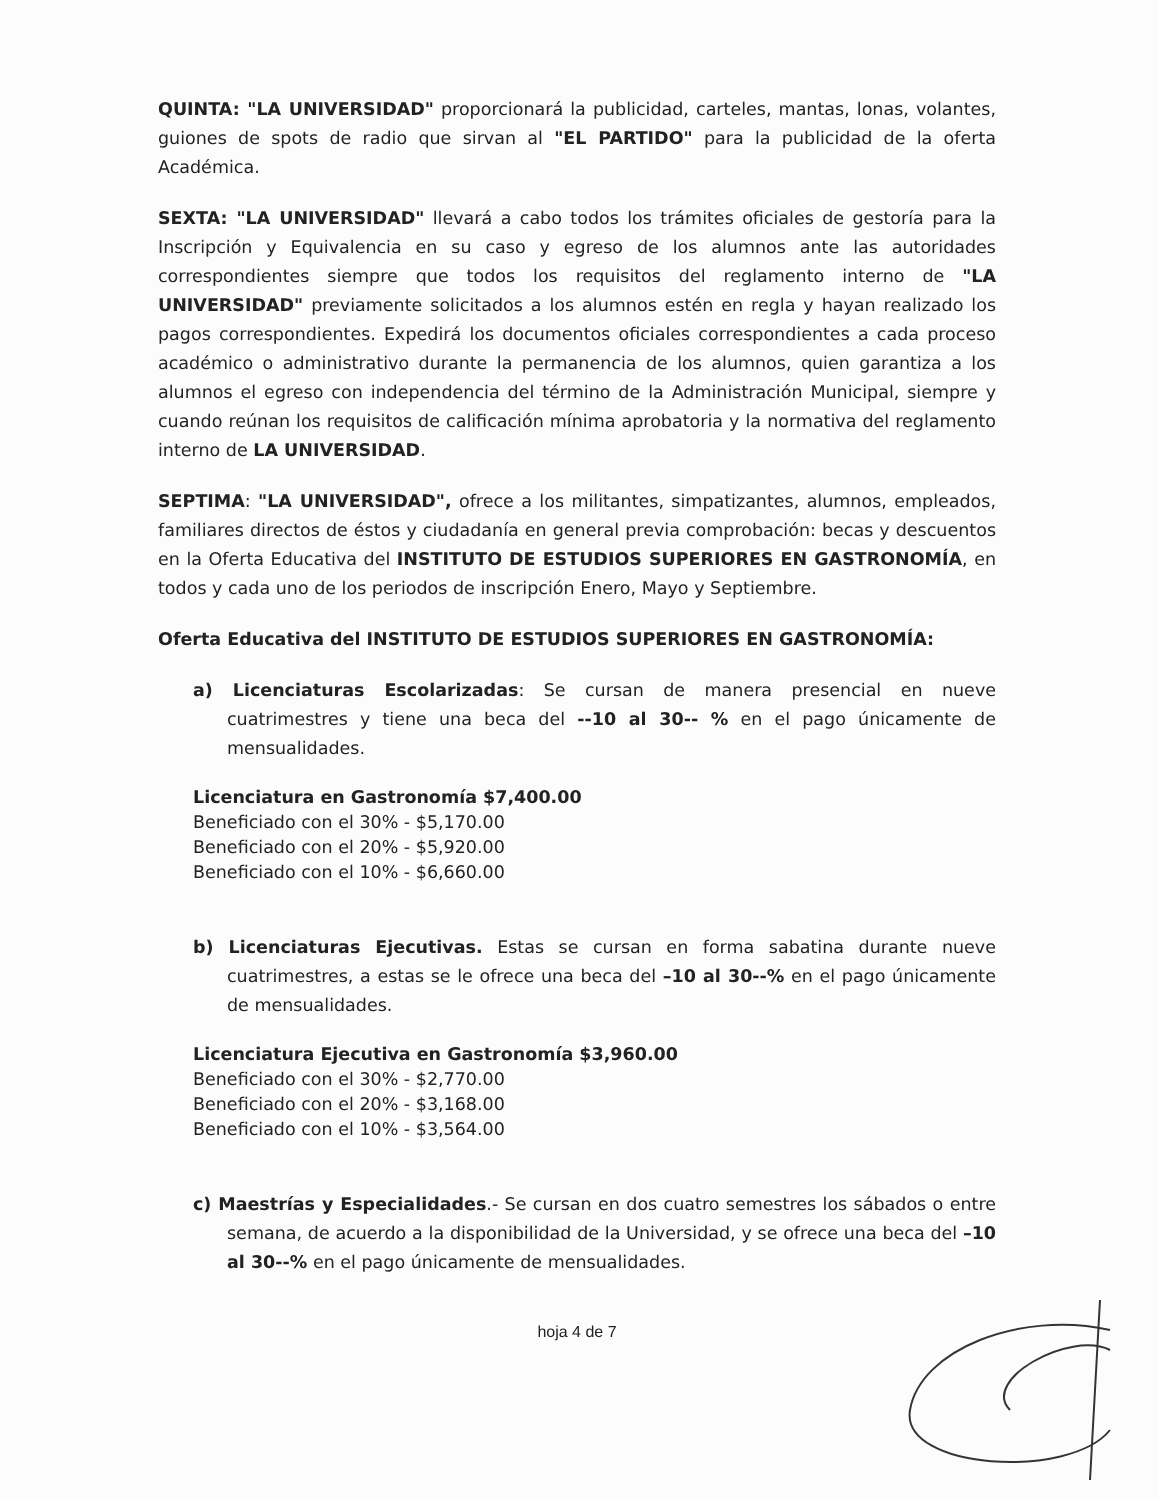QUINTA: "LA UNIVERSIDAD" proporcionará la publicidad, carteles, mantas, lonas, volantes, guiones de spots de radio que sirvan al "EL PARTIDO" para la publicidad de la oferta Académica.
SEXTA: "LA UNIVERSIDAD" llevará a cabo todos los trámites oficiales de gestoría para la Inscripción y Equivalencia en su caso y egreso de los alumnos ante las autoridades correspondientes siempre que todos los requisitos del reglamento interno de "LA UNIVERSIDAD" previamente solicitados a los alumnos estén en regla y hayan realizado los pagos correspondientes. Expedirá los documentos oficiales correspondientes a cada proceso académico o administrativo durante la permanencia de los alumnos, quien garantiza a los alumnos el egreso con independencia del término de la Administración Municipal, siempre y cuando reúnan los requisitos de calificación mínima aprobatoria y la normativa del reglamento interno de LA UNIVERSIDAD.
SEPTIMA: "LA UNIVERSIDAD", ofrece a los militantes, simpatizantes, alumnos, empleados, familiares directos de éstos y ciudadanía en general previa comprobación: becas y descuentos en la Oferta Educativa del INSTITUTO DE ESTUDIOS SUPERIORES EN GASTRONOMÍA, en todos y cada uno de los periodos de inscripción Enero, Mayo y Septiembre.
Oferta Educativa del INSTITUTO DE ESTUDIOS SUPERIORES EN GASTRONOMÍA:
a) Licenciaturas Escolarizadas: Se cursan de manera presencial en nueve cuatrimestres y tiene una beca del --10 al 30-- % en el pago únicamente de mensualidades.
Licenciatura en Gastronomía $7,400.00
Beneficiado con el 30% - $5,170.00
Beneficiado con el 20% - $5,920.00
Beneficiado con el 10% - $6,660.00
b) Licenciaturas Ejecutivas. Estas se cursan en forma sabatina durante nueve cuatrimestres, a estas se le ofrece una beca del –10 al 30--% en el pago únicamente de mensualidades.
Licenciatura Ejecutiva en Gastronomía $3,960.00
Beneficiado con el 30% - $2,770.00
Beneficiado con el 20% - $3,168.00
Beneficiado con el 10% - $3,564.00
c) Maestrías y Especialidades.- Se cursan en dos cuatro semestres los sábados o entre semana, de acuerdo a la disponibilidad de la Universidad, y se ofrece una beca del –10 al 30--% en el pago únicamente de mensualidades.
hoja 4 de 7